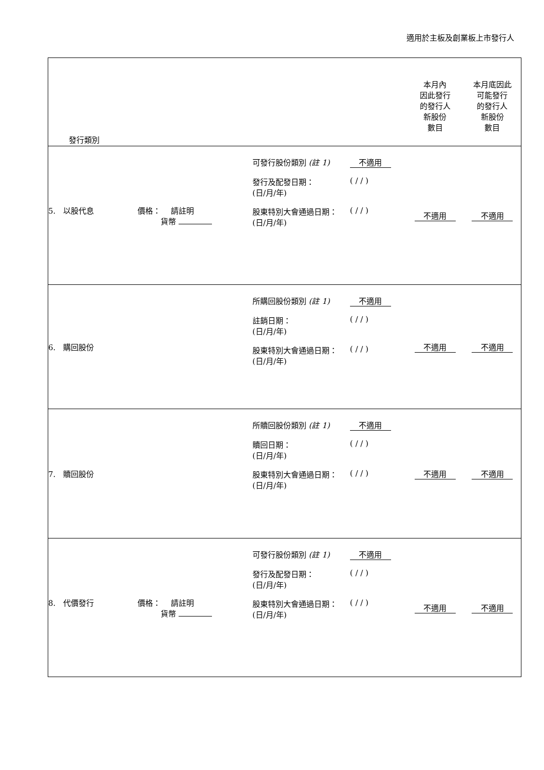適用於主板及創業板上市發行人
| 發行類別 | | 本月內 因此發行 的發行人 新股份 數目 | 本月底因此 可能發行 的發行人 新股份 數目 |
| 5. 以股代息 價格： 請註明 貨幣 | 可發行股份類別 (註 1) 不適用 發行及配發日期： (日/月/年) ( / / ) 股東特別大會通過日期： (日/月/年) ( / / ) | 不適用 | 不適用 |
| 6. 購回股份 | 所購回股份類別 (註 1) 不適用 註銷日期： (日/月/年) ( / / ) 股東特別大會通過日期： (日/月/年) ( / / ) | 不適用 | 不適用 |
| 7. 贖回股份 | 所贖回股份類別 (註 1) 不適用 贖回日期： (日/月/年) ( / / ) 股東特別大會通過日期： (日/月/年) ( / / ) | 不適用 | 不適用 |
| 8. 代價發行 價格： 請註明 貨幣 | 可發行股份類別 (註 1) 不適用 發行及配發日期： (日/月/年) ( / / ) 股東特別大會通過日期： (日/月/年) ( / / ) | 不適用 | 不適用 |